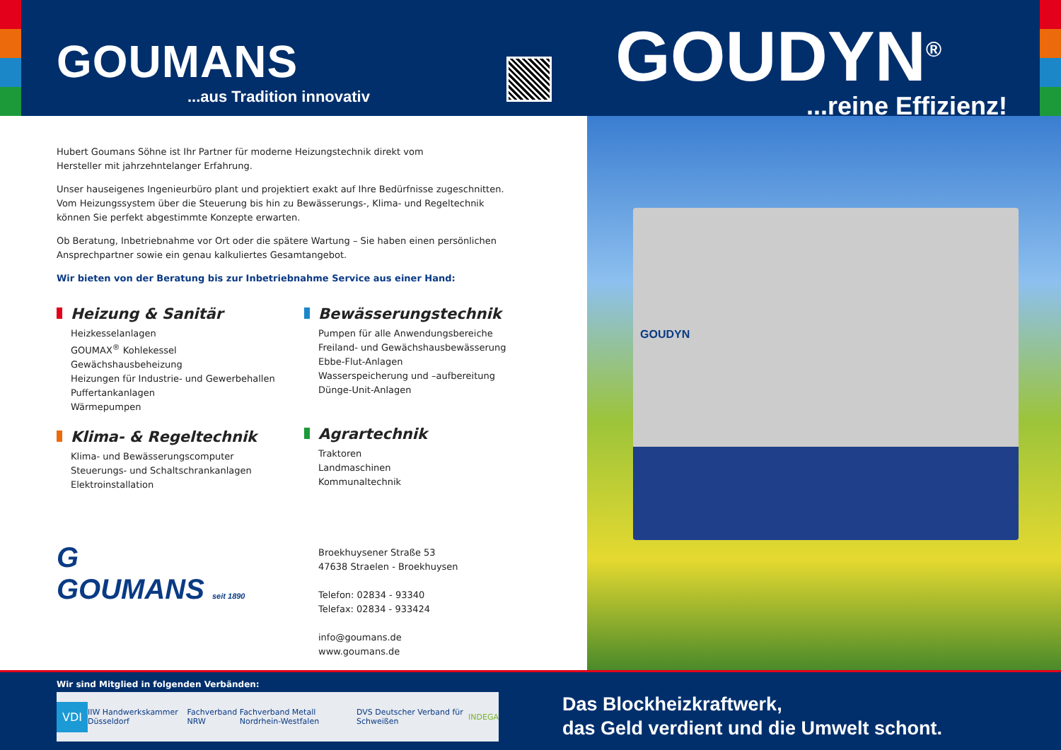GOUMANS
...aus Tradition innovativ
GOUDYN<sup>®</sup>
...reine Effizienz!
Hubert Goumans Söhne ist Ihr Partner für moderne Heizungstechnik direkt vom
Hersteller mit jahrzehntelanger Erfahrung.
Unser hauseigenes Ingenieurbüro plant und projektiert exakt auf Ihre Bedürfnisse zugeschnitten.
Vom Heizungssystem über die Steuerung bis hin zu Bewässerungs-, Klima- und Regeltechnik
können Sie perfekt abgestimmte Konzepte erwarten.
Ob Beratung, Inbetriebnahme vor Ort oder die spätere Wartung – Sie haben einen persönlichen
Ansprechpartner sowie ein genau kalkuliertes Gesamtangebot.
Wir bieten von der Beratung bis zur Inbetriebnahme Service aus einer Hand:
Heizung & Sanitär
Heizkesselanlagen
GOUMAX<sup>®</sup> Kohlekessel
Gewächshausbeheizung
Heizungen für Industrie- und Gewerbehallen
Puffertankanlagen
Wärmepumpen
Klima- & Regeltechnik
Klima- und Bewässerungscomputer
Steuerungs- und Schaltschrankanlagen
Elektroinstallation
G
GOUMANS seit 1890
Bewässerungstechnik
Pumpen für alle Anwendungsbereiche
Freiland- und Gewächshausbewässerung
Ebbe-Flut-Anlagen
Wasserspeicherung und –aufbereitung
Dünge-Unit-Anlagen
Agrartechnik
Traktoren
Landmaschinen
Kommunaltechnik
Broekhuysener Straße 53
47638 Straelen - Broekhuysen
Telefon: 02834 - 93340
Telefax: 02834 - 933424
info@goumans.de
www.goumans.de
GOUDYN
Wir sind Mitglied in folgenden Verbänden:
VDI IIW Handwerkskammer Düsseldorf Fachverband NRW Fachverband Metall Nordrhein-Westfalen DVS Deutscher Verband für Schweißen INDEGA
Das Blockheizkraftwerk,
das Geld verdient und die Umwelt schont.